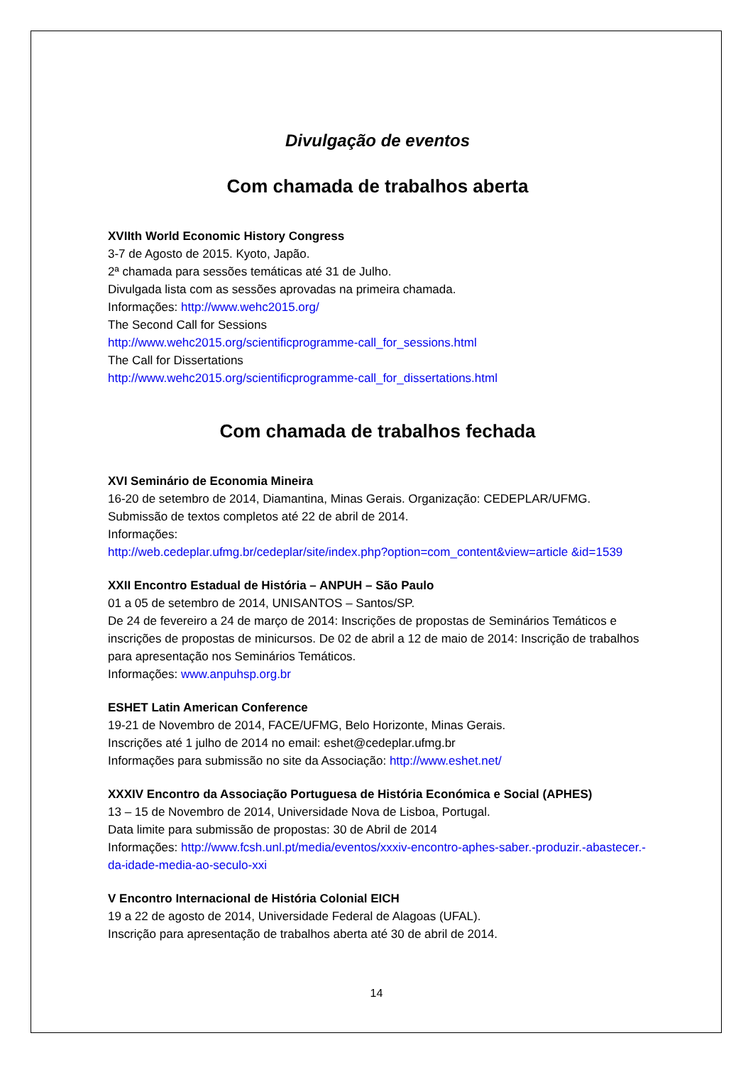Divulgação de eventos
Com chamada de trabalhos aberta
XVIIth World Economic History Congress
3-7 de Agosto de 2015. Kyoto, Japão.
2ª chamada para sessões temáticas até 31 de Julho.
Divulgada lista com as sessões aprovadas na primeira chamada.
Informações: http://www.wehc2015.org/
The Second Call for Sessions
http://www.wehc2015.org/scientificprogramme-call_for_sessions.html
The Call for Dissertations
http://www.wehc2015.org/scientificprogramme-call_for_dissertations.html
Com chamada de trabalhos fechada
XVI Seminário de Economia Mineira
16-20 de setembro de 2014, Diamantina, Minas Gerais. Organização: CEDEPLAR/UFMG.
Submissão de textos completos até 22 de abril de 2014.
Informações:
http://web.cedeplar.ufmg.br/cedeplar/site/index.php?option=com_content&view=article &id=1539
XXII Encontro Estadual de História – ANPUH – São Paulo
01 a 05 de setembro de 2014, UNISANTOS – Santos/SP.
De 24 de fevereiro a 24 de março de 2014: Inscrições de propostas de Seminários Temáticos e inscrições de propostas de minicursos. De 02 de abril a 12 de maio de 2014: Inscrição de trabalhos para apresentação nos Seminários Temáticos.
Informações: www.anpuhsp.org.br
ESHET Latin American Conference
19-21 de Novembro de 2014, FACE/UFMG, Belo Horizonte, Minas Gerais.
Inscrições até 1 julho de 2014 no email: eshet@cedeplar.ufmg.br
Informações para submissão no site da Associação: http://www.eshet.net/
XXXIV Encontro da Associação Portuguesa de História Económica e Social (APHES)
13 – 15 de Novembro de 2014, Universidade Nova de Lisboa, Portugal.
Data limite para submissão de propostas: 30 de Abril de 2014
Informações: http://www.fcsh.unl.pt/media/eventos/xxxiv-encontro-aphes-saber.-produzir.-abastecer.-da-idade-media-ao-seculo-xxi
V Encontro Internacional de História Colonial EICH
19 a 22 de agosto de 2014, Universidade Federal de Alagoas (UFAL).
Inscrição para apresentação de trabalhos aberta até 30 de abril de 2014.
14